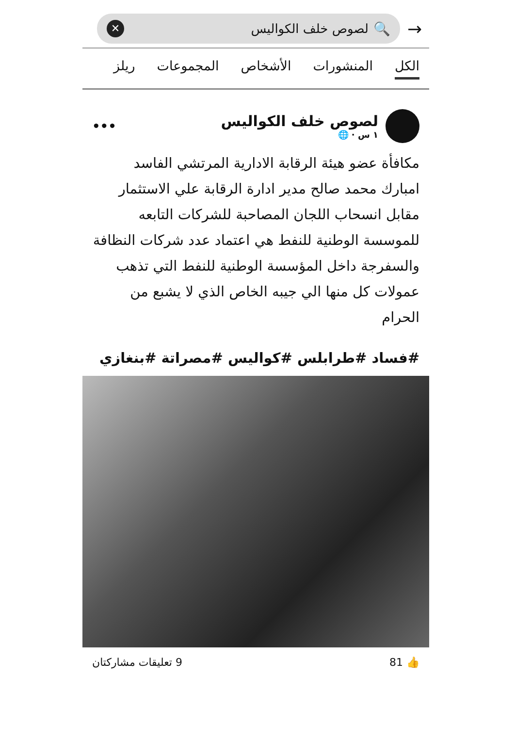→
🔍 لصوص خلف الكواليس ✕
الكل المنشورات الأشخاص المجموعات ريلز
لصوص خلف الكواليس
١ س · 🌐
•••
مكافأة عضو هيئة الرقابة الادارية المرتشي الفاسد امبارك محمد صالح مدير ادارة الرقابة علي الاستثمار مقابل انسحاب اللجان المصاحبة للشركات التابعه للموسسة الوطنية للنفط هي اعتماد عدد شركات النظافة والسفرجة داخل المؤسسة الوطنية للنفط التي تذهب عمولات كل منها الي جيبه الخاص الذي لا يشبع من الحرام
#فساد #طرابلس #كواليس #مصراتة #بنغازي
👍 81 9 تعليقات مشاركتان